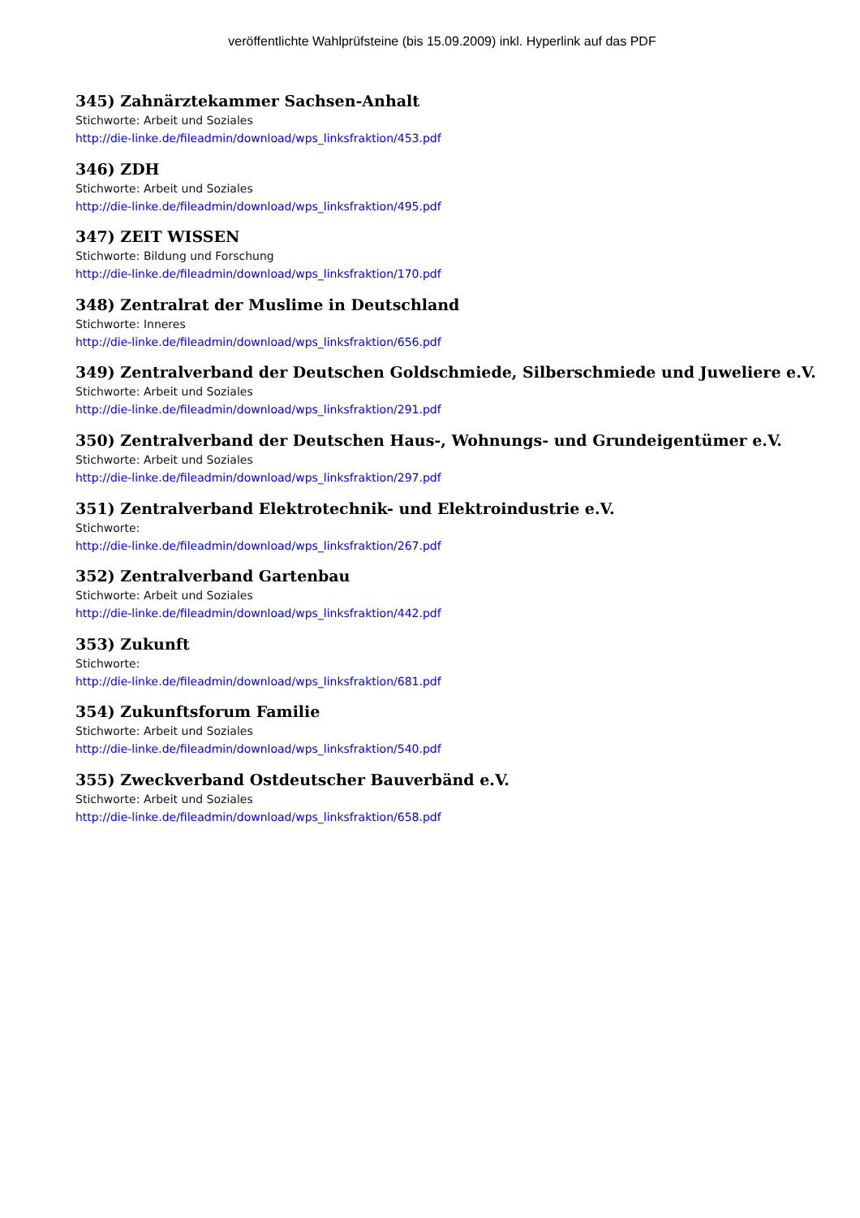veröffentlichte Wahlprüfsteine (bis 15.09.2009) inkl. Hyperlink auf das PDF
345) Zahnärztekammer Sachsen-Anhalt
Stichworte: Arbeit und Soziales
http://die-linke.de/fileadmin/download/wps_linksfraktion/453.pdf
346) ZDH
Stichworte: Arbeit und Soziales
http://die-linke.de/fileadmin/download/wps_linksfraktion/495.pdf
347) ZEIT WISSEN
Stichworte: Bildung und Forschung
http://die-linke.de/fileadmin/download/wps_linksfraktion/170.pdf
348) Zentralrat der Muslime in Deutschland
Stichworte: Inneres
http://die-linke.de/fileadmin/download/wps_linksfraktion/656.pdf
349) Zentralverband der Deutschen Goldschmiede, Silberschmiede und Juweliere e.V.
Stichworte: Arbeit und Soziales
http://die-linke.de/fileadmin/download/wps_linksfraktion/291.pdf
350) Zentralverband der Deutschen Haus-, Wohnungs- und Grundeigentümer e.V.
Stichworte: Arbeit und Soziales
http://die-linke.de/fileadmin/download/wps_linksfraktion/297.pdf
351) Zentralverband Elektrotechnik- und Elektroindustrie e.V.
Stichworte:
http://die-linke.de/fileadmin/download/wps_linksfraktion/267.pdf
352) Zentralverband Gartenbau
Stichworte: Arbeit und Soziales
http://die-linke.de/fileadmin/download/wps_linksfraktion/442.pdf
353) Zukunft
Stichworte:
http://die-linke.de/fileadmin/download/wps_linksfraktion/681.pdf
354) Zukunftsforum Familie
Stichworte: Arbeit und Soziales
http://die-linke.de/fileadmin/download/wps_linksfraktion/540.pdf
355) Zweckverband Ostdeutscher Bauverbänd e.V.
Stichworte: Arbeit und Soziales
http://die-linke.de/fileadmin/download/wps_linksfraktion/658.pdf